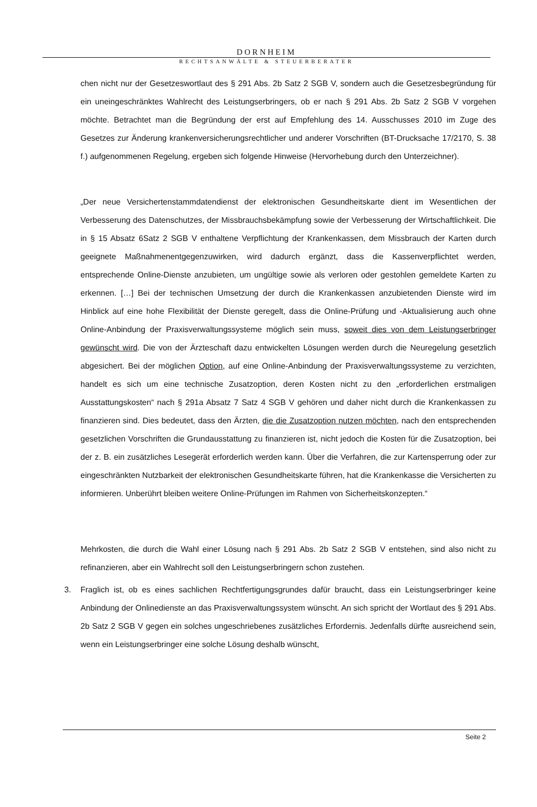DORNHEIM
RECHTSANWÄLTE & STEUERBERATER
chen nicht nur der Gesetzeswortlaut des § 291 Abs. 2b Satz 2 SGB V, sondern auch die Gesetzesbegründung für ein uneingeschränktes Wahlrecht des Leistungserbringers, ob er nach § 291 Abs. 2b Satz 2 SGB V vorgehen möchte. Betrachtet man die Begründung der erst auf Empfehlung des 14. Ausschusses 2010 im Zuge des Gesetzes zur Änderung krankenversicherungsrechtlicher und anderer Vorschriften (BT-Drucksache 17/2170, S. 38 f.) aufgenommenen Regelung, ergeben sich folgende Hinweise (Hervorhebung durch den Unterzeichner).
„Der neue Versichertenstammdatendienst der elektronischen Gesundheitskarte dient im Wesentlichen der Verbesserung des Datenschutzes, der Missbrauchsbekämpfung sowie der Verbesserung der Wirtschaftlichkeit. Die in § 15 Absatz 6Satz 2 SGB V enthaltene Verpflichtung der Krankenkassen, dem Missbrauch der Karten durch geeignete Maßnahmenentgegenzuwirken, wird dadurch ergänzt, dass die Kassenverpflichtet werden, entsprechende Online-Dienste anzubieten, um ungültige sowie als verloren oder gestohlen gemeldete Karten zu erkennen. […] Bei der technischen Umsetzung der durch die Krankenkassen anzubietenden Dienste wird im Hinblick auf eine hohe Flexibilität der Dienste geregelt, dass die Online-Prüfung und -Aktualisierung auch ohne Online-Anbindung der Praxisverwaltungssysteme möglich sein muss, soweit dies von dem Leistungserbringer gewünscht wird. Die von der Ärzteschaft dazu entwickelten Lösungen werden durch die Neuregelung gesetzlich abgesichert. Bei der möglichen Option, auf eine Online-Anbindung der Praxisverwaltungssysteme zu verzichten, handelt es sich um eine technische Zusatzoption, deren Kosten nicht zu den „erforderlichen erstmaligen Ausstattungskosten“ nach § 291a Absatz 7 Satz 4 SGB V gehören und daher nicht durch die Krankenkassen zu finanzieren sind. Dies bedeutet, dass den Ärzten, die die Zusatzoption nutzen möchten, nach den entsprechenden gesetzlichen Vorschriften die Grundausstattung zu finanzieren ist, nicht jedoch die Kosten für die Zusatzoption, bei der z. B. ein zusätzliches Lesegerät erforderlich werden kann. Über die Verfahren, die zur Kartensperrung oder zur eingeschränkten Nutzbarkeit der elektronischen Gesundheitskarte führen, hat die Krankenkasse die Versicherten zu informieren. Unberührt bleiben weitere Online-Prüfungen im Rahmen von Sicherheitskonzepten.“
Mehrkosten, die durch die Wahl einer Lösung nach § 291 Abs. 2b Satz 2 SGB V entstehen, sind also nicht zu refinanzieren, aber ein Wahlrecht soll den Leistungserbringern schon zustehen.
3. Fraglich ist, ob es eines sachlichen Rechtfertigungsgrundes dafür braucht, dass ein Leistungserbringer keine Anbindung der Onlinedienste an das Praxisverwaltungssystem wünscht. An sich spricht der Wortlaut des § 291 Abs. 2b Satz 2 SGB V gegen ein solches ungeschriebenes zusätzliches Erfordernis. Jedenfalls dürfte ausreichend sein, wenn ein Leistungserbringer eine solche Lösung deshalb wünscht,
Seite 2